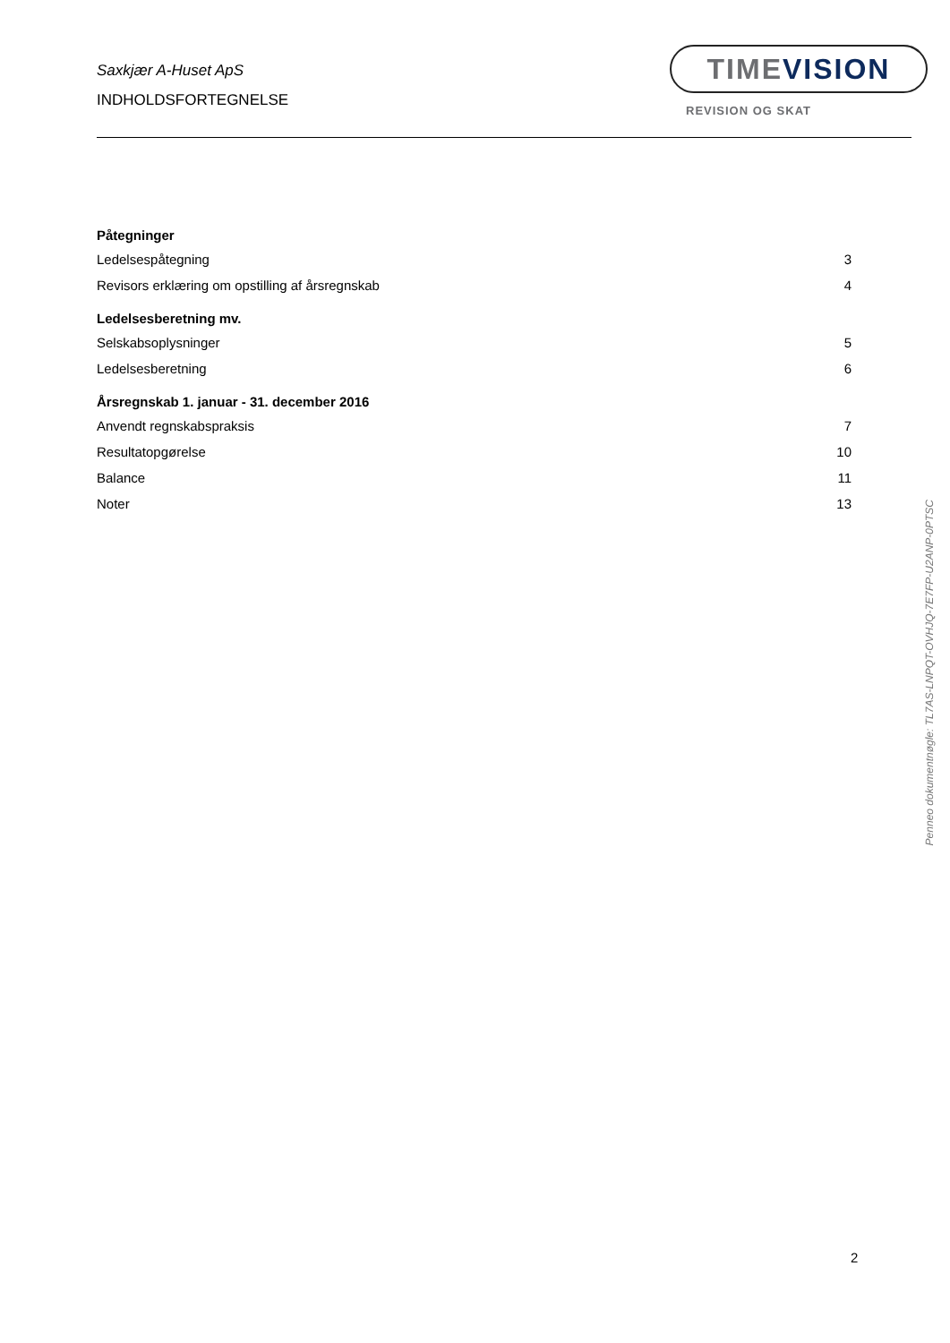Saxkjær A-Huset ApS
INDHOLDSFORTEGNELSE
TIMEVISION
REVISION OG SKAT
Påtegninger
Ledelsespåtegning 3
Revisors erklæring om opstilling af årsregnskab 4
Ledelsesberetning mv.
Selskabsoplysninger 5
Ledelsesberetning 6
Årsregnskab 1. januar - 31. december 2016
Anvendt regnskabspraksis 7
Resultatopgørelse 10
Balance 11
Noter 13
Penneo dokumentnøgle: TL7AS-LNPQT-OVHJQ-7E7FP-U2ANP-0PTSC
2